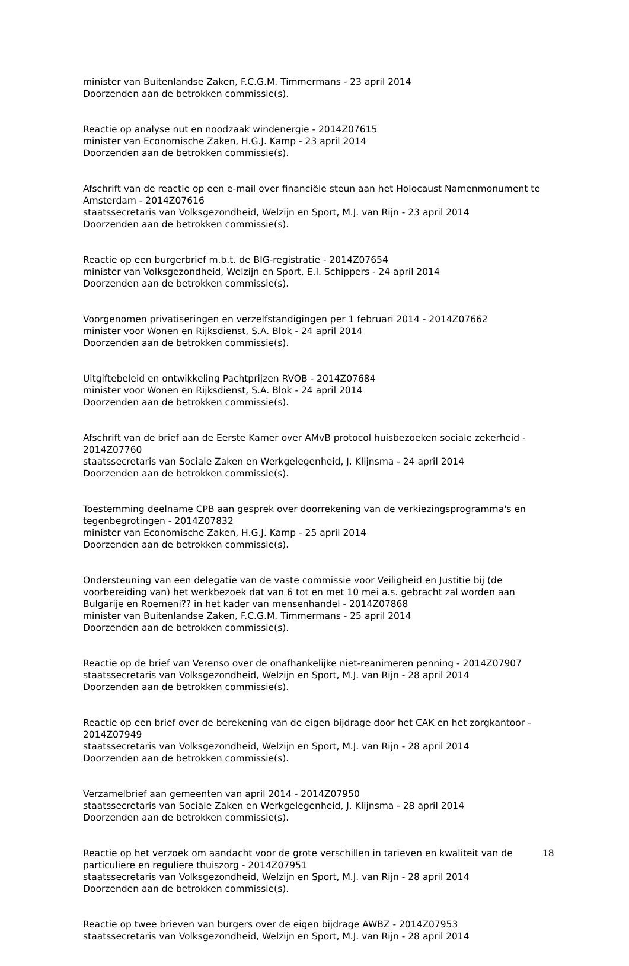minister van Buitenlandse Zaken, F.C.G.M. Timmermans - 23 april 2014
Doorzenden aan de betrokken commissie(s).
Reactie op analyse nut en noodzaak windenergie - 2014Z07615
minister van Economische Zaken, H.G.J. Kamp - 23 april 2014
Doorzenden aan de betrokken commissie(s).
Afschrift van de reactie op een e-mail over financiële steun aan het Holocaust Namenmonument te Amsterdam - 2014Z07616
staatssecretaris van Volksgezondheid, Welzijn en Sport, M.J. van Rijn - 23 april 2014
Doorzenden aan de betrokken commissie(s).
Reactie op een burgerbrief m.b.t. de BIG-registratie - 2014Z07654
minister van Volksgezondheid, Welzijn en Sport, E.I. Schippers - 24 april 2014
Doorzenden aan de betrokken commissie(s).
Voorgenomen privatiseringen en verzelfstandigingen per 1 februari 2014 - 2014Z07662
minister voor Wonen en Rijksdienst, S.A. Blok - 24 april 2014
Doorzenden aan de betrokken commissie(s).
Uitgiftebeleid en ontwikkeling Pachtprijzen RVOB - 2014Z07684
minister voor Wonen en Rijksdienst, S.A. Blok - 24 april 2014
Doorzenden aan de betrokken commissie(s).
Afschrift van de brief aan de Eerste Kamer over AMvB protocol huisbezoeken sociale zekerheid - 2014Z07760
staatssecretaris van Sociale Zaken en Werkgelegenheid, J. Klijnsma - 24 april 2014
Doorzenden aan de betrokken commissie(s).
Toestemming deelname CPB aan gesprek over doorrekening van de verkiezingsprogramma's en tegenbegrotingen - 2014Z07832
minister van Economische Zaken, H.G.J. Kamp - 25 april 2014
Doorzenden aan de betrokken commissie(s).
Ondersteuning van een delegatie van de vaste commissie voor Veiligheid en Justitie bij (de voorbereiding van) het werkbezoek dat van 6 tot en met 10 mei a.s. gebracht zal worden aan Bulgarije en Roemeni?? in het kader van mensenhandel - 2014Z07868
minister van Buitenlandse Zaken, F.C.G.M. Timmermans - 25 april 2014
Doorzenden aan de betrokken commissie(s).
Reactie op de brief van Verenso over de onafhankelijke niet-reanimeren penning - 2014Z07907
staatssecretaris van Volksgezondheid, Welzijn en Sport, M.J. van Rijn - 28 april 2014
Doorzenden aan de betrokken commissie(s).
Reactie op een brief over de berekening van de eigen bijdrage door het CAK en het zorgkantoor - 2014Z07949
staatssecretaris van Volksgezondheid, Welzijn en Sport, M.J. van Rijn - 28 april 2014
Doorzenden aan de betrokken commissie(s).
Verzamelbrief aan gemeenten van april 2014 - 2014Z07950
staatssecretaris van Sociale Zaken en Werkgelegenheid, J. Klijnsma - 28 april 2014
Doorzenden aan de betrokken commissie(s).
Reactie op het verzoek om aandacht voor de grote verschillen in tarieven en kwaliteit van de particuliere en reguliere thuiszorg - 2014Z07951
staatssecretaris van Volksgezondheid, Welzijn en Sport, M.J. van Rijn - 28 april 2014
Doorzenden aan de betrokken commissie(s).
Reactie op twee brieven van burgers over de eigen bijdrage AWBZ - 2014Z07953
staatssecretaris van Volksgezondheid, Welzijn en Sport, M.J. van Rijn - 28 april 2014
18